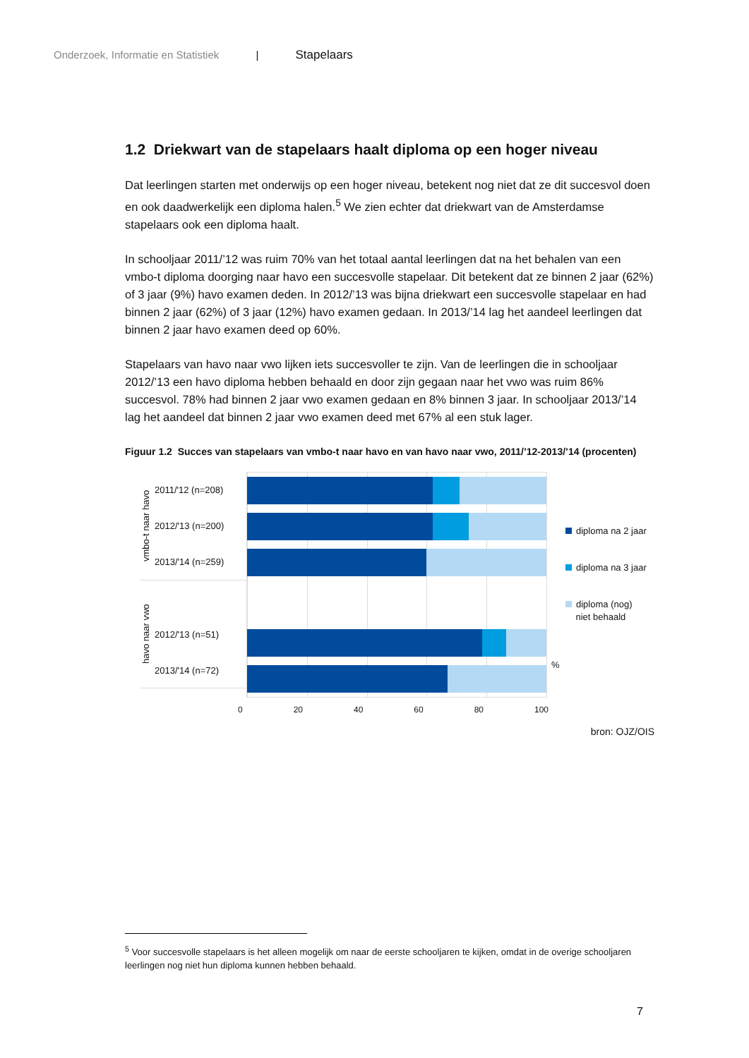Onderzoek, Informatie en Statistiek | Stapelaars
1.2 Driekwart van de stapelaars haalt diploma op een hoger niveau
Dat leerlingen starten met onderwijs op een hoger niveau, betekent nog niet dat ze dit succesvol doen en ook daadwerkelijk een diploma halen.<sup>5</sup> We zien echter dat driekwart van de Amsterdamse stapelaars ook een diploma haalt.
In schooljaar 2011/’12 was ruim 70% van het totaal aantal leerlingen dat na het behalen van een vmbo-t diploma doorging naar havo een succesvolle stapelaar. Dit betekent dat ze binnen 2 jaar (62%) of 3 jaar (9%) havo examen deden. In 2012/’13 was bijna driekwart een succesvolle stapelaar en had binnen 2 jaar (62%) of 3 jaar (12%) havo examen gedaan. In 2013/’14 lag het aandeel leerlingen dat binnen 2 jaar havo examen deed op 60%.
Stapelaars van havo naar vwo lijken iets succesvoller te zijn. Van de leerlingen die in schooljaar 2012/’13 een havo diploma hebben behaald en door zijn gegaan naar het vwo was ruim 86% succesvol. 78% had binnen 2 jaar vwo examen gedaan en 8% binnen 3 jaar. In schooljaar 2013/’14 lag het aandeel dat binnen 2 jaar vwo examen deed met 67% al een stuk lager.
Figuur 1.2 Succes van stapelaars van vmbo-t naar havo en van havo naar vwo, 2011/’12-2013/’14 (procenten)
vmbo-t naar havo
2011/'12 (n=208)
2012/'13 (n=200)
2013/'14 (n=259)
havo naar vwo
2012/'13 (n=51)
2013/'14 (n=72)
diploma na 2 jaar
diploma na 3 jaar
diploma (nog)
niet behaald
%
0 20 40 60 80 100
bron: OJZ/OIS
<sup>5</sup> Voor succesvolle stapelaars is het alleen mogelijk om naar de eerste schooljaren te kijken, omdat in de overige schooljaren leerlingen nog niet hun diploma kunnen hebben behaald.
7